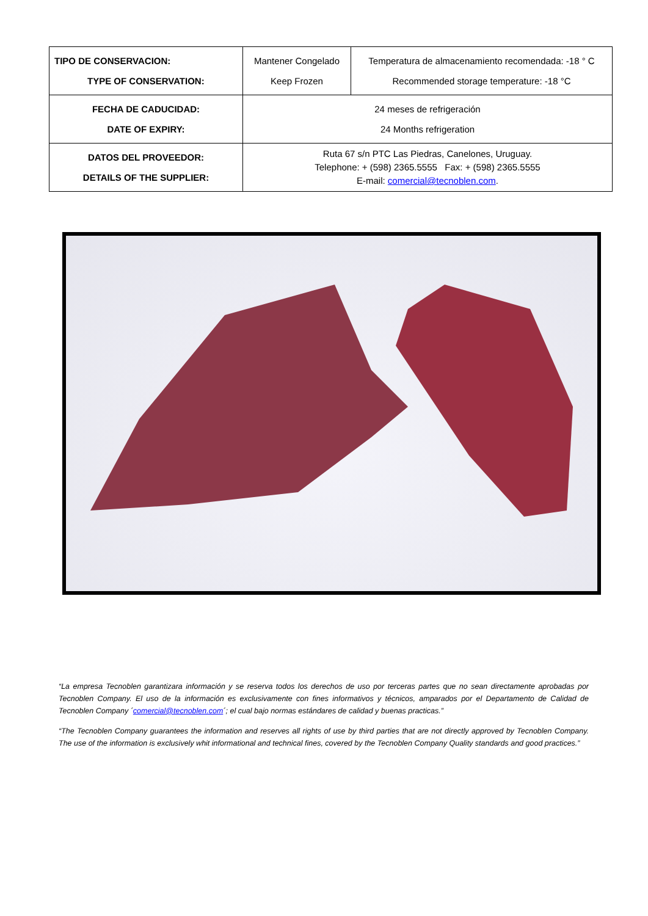| TIPO DE CONSERVACION: TYPE OF CONSERVATION: | Mantener Congelado Keep Frozen | Temperatura de almacenamiento recomendada: -18 ° C Recommended storage temperature: -18 °C |
| FECHA DE CADUCIDAD: DATE OF EXPIRY: | 24 meses de refrigeración 24 Months refrigeration | |
| DATOS DEL PROVEEDOR: DETAILS OF THE SUPPLIER: | Ruta 67 s/n PTC Las Piedras, Canelones, Uruguay. Telephone: + (598) 2365.5555 Fax: + (598) 2365.5555 E-mail: comercial@tecnoblen.com . | |
“La empresa Tecnoblen garantizara información y se reserva todos los derechos de uso por terceras partes que no sean directamente aprobadas por Tecnoblen Company. El uso de la información es exclusivamente con fines informativos y técnicos, amparados por el Departamento de Calidad de Tecnoblen Company ´comercial@tecnoblen.com´; el cual bajo normas estándares de calidad y buenas practicas.”
“The Tecnoblen Company guarantees the information and reserves all rights of use by third parties that are not directly approved by Tecnoblen Company. The use of the information is exclusively whit informational and technical fines, covered by the Tecnoblen Company Quality standards and good practices.”